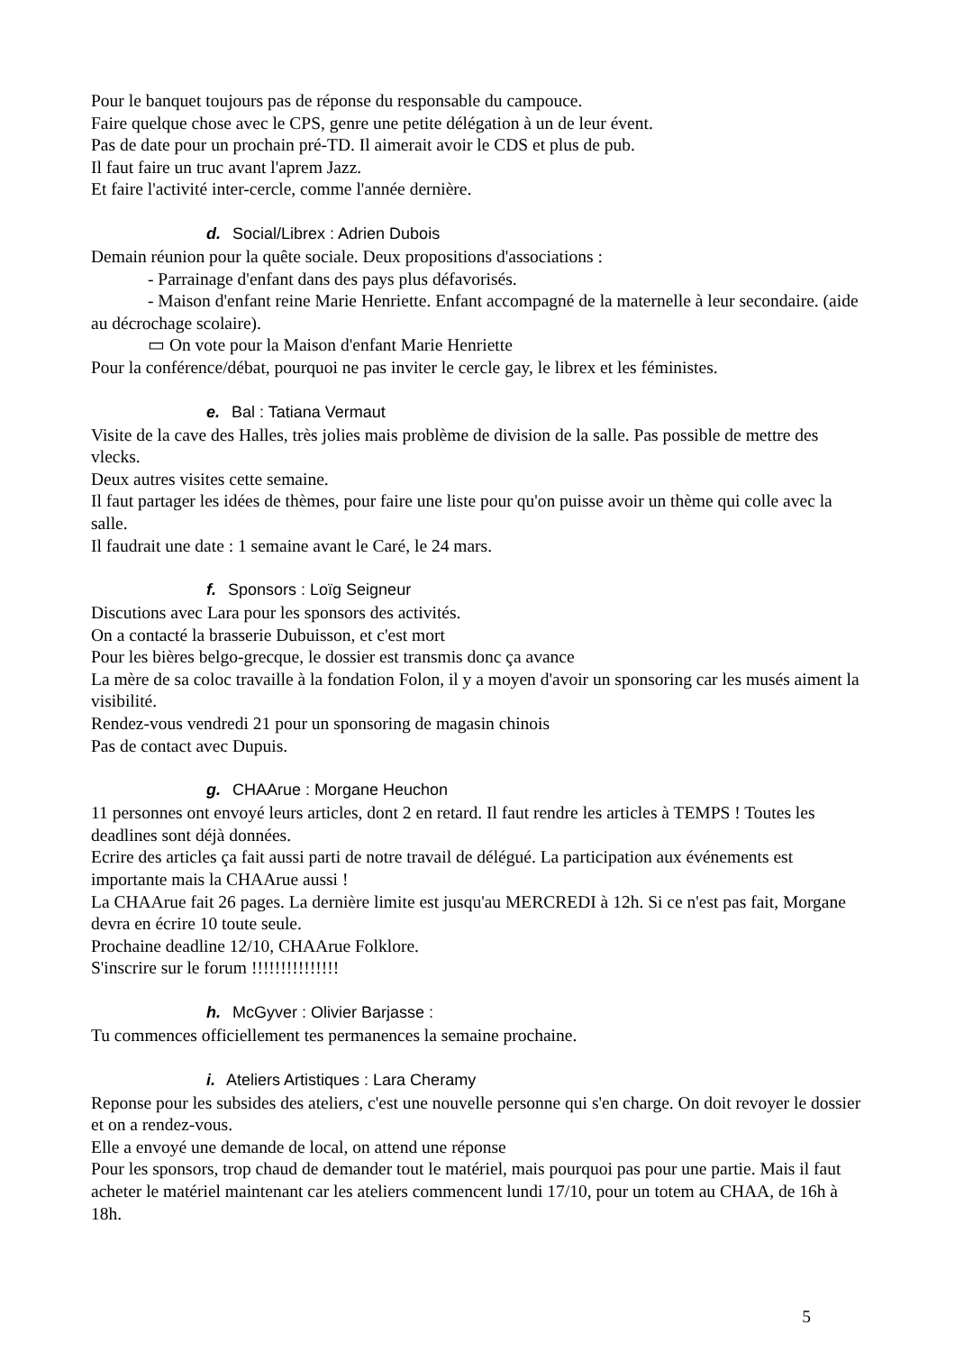Pour le banquet toujours pas de réponse du responsable du campouce.
Faire quelque chose avec le CPS, genre une petite délégation à un de leur évent.
Pas de date pour un prochain pré-TD. Il aimerait avoir le CDS et plus de pub.
Il faut faire un truc avant l'aprem Jazz.
Et faire l'activité inter-cercle, comme l'année dernière.
d. Social/Librex : Adrien Dubois
Demain réunion pour la quête sociale. Deux propositions d'associations :
- Parrainage d'enfant dans des pays plus défavorisés.
- Maison d'enfant reine Marie Henriette. Enfant accompagné de la maternelle à leur secondaire. (aide au décrochage scolaire).
▭ On vote pour la Maison d'enfant Marie Henriette
Pour la conférence/débat, pourquoi ne pas inviter le cercle gay, le librex et les féministes.
e. Bal : Tatiana Vermaut
Visite de la cave des Halles, très jolies mais problème de division de la salle. Pas possible de mettre des vlecks.
Deux autres visites cette semaine.
Il faut partager les idées de thèmes, pour faire une liste pour qu'on puisse avoir un thème qui colle avec la salle.
Il faudrait une date : 1 semaine avant le Caré, le 24 mars.
f. Sponsors : Loïg Seigneur
Discutions avec Lara pour les sponsors des activités.
On a contacté la brasserie Dubuisson, et c'est mort
Pour les bières belgo-grecque, le dossier est transmis donc ça avance
La mère de sa coloc travaille à la fondation Folon, il y a moyen d'avoir un sponsoring car les musés aiment la visibilité.
Rendez-vous vendredi 21 pour un sponsoring de magasin chinois
Pas de contact avec Dupuis.
g. CHAArue : Morgane Heuchon
11 personnes ont envoyé leurs articles, dont 2 en retard. Il faut rendre les articles à TEMPS ! Toutes les deadlines sont déjà données.
Ecrire des articles ça fait aussi parti de notre travail de délégué. La participation aux événements est importante mais la CHAArue aussi !
La CHAArue fait 26 pages. La dernière limite est jusqu'au MERCREDI à 12h. Si ce n'est pas fait, Morgane devra en écrire 10 toute seule.
Prochaine deadline 12/10, CHAArue Folklore.
S'inscrire sur le forum !!!!!!!!!!!!!!!
h. McGyver : Olivier Barjasse :
Tu commences officiellement tes permanences la semaine prochaine.
i. Ateliers Artistiques : Lara Cheramy
Reponse pour les subsides des ateliers, c'est une nouvelle personne qui s'en charge. On doit revoyer le dossier et on a rendez-vous.
Elle a envoyé une demande de local, on attend une réponse
Pour les sponsors, trop chaud de demander tout le matériel, mais pourquoi pas pour une partie. Mais il faut acheter le matériel maintenant car les ateliers commencent lundi 17/10, pour un totem au CHAA, de 16h à 18h.
5